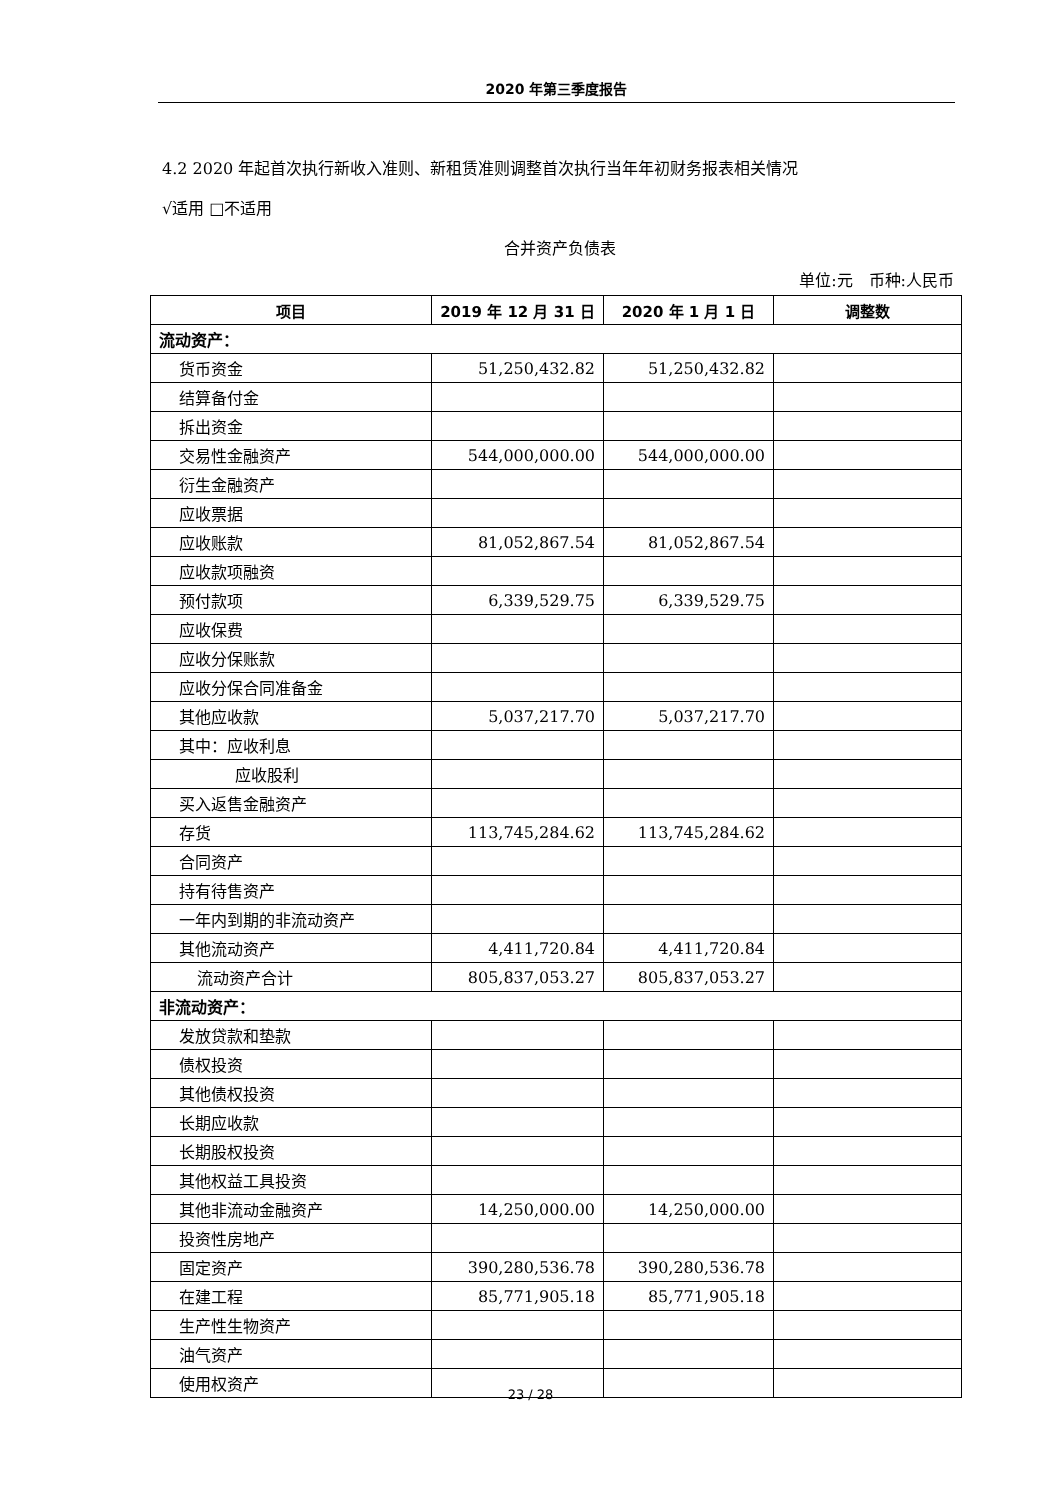2020 年第三季度报告
4.2 2020 年起首次执行新收入准则、新租赁准则调整首次执行当年年初财务报表相关情况
√适用 □不适用
合并资产负债表
单位:元　币种:人民币
| 项目 | 2019 年 12 月 31 日 | 2020 年 1 月 1 日 | 调整数 |
| --- | --- | --- | --- |
| 流动资产： | | | |
| 货币资金 | 51,250,432.82 | 51,250,432.82 | |
| 结算备付金 | | | |
| 拆出资金 | | | |
| 交易性金融资产 | 544,000,000.00 | 544,000,000.00 | |
| 衍生金融资产 | | | |
| 应收票据 | | | |
| 应收账款 | 81,052,867.54 | 81,052,867.54 | |
| 应收款项融资 | | | |
| 预付款项 | 6,339,529.75 | 6,339,529.75 | |
| 应收保费 | | | |
| 应收分保账款 | | | |
| 应收分保合同准备金 | | | |
| 其他应收款 | 5,037,217.70 | 5,037,217.70 | |
| 其中：应收利息 | | | |
| 应收股利 | | | |
| 买入返售金融资产 | | | |
| 存货 | 113,745,284.62 | 113,745,284.62 | |
| 合同资产 | | | |
| 持有待售资产 | | | |
| 一年内到期的非流动资产 | | | |
| 其他流动资产 | 4,411,720.84 | 4,411,720.84 | |
| 流动资产合计 | 805,837,053.27 | 805,837,053.27 | |
| 非流动资产： | | | |
| 发放贷款和垫款 | | | |
| 债权投资 | | | |
| 其他债权投资 | | | |
| 长期应收款 | | | |
| 长期股权投资 | | | |
| 其他权益工具投资 | | | |
| 其他非流动金融资产 | 14,250,000.00 | 14,250,000.00 | |
| 投资性房地产 | | | |
| 固定资产 | 390,280,536.78 | 390,280,536.78 | |
| 在建工程 | 85,771,905.18 | 85,771,905.18 | |
| 生产性生物资产 | | | |
| 油气资产 | | | |
| 使用权资产 | | | |
23 / 28